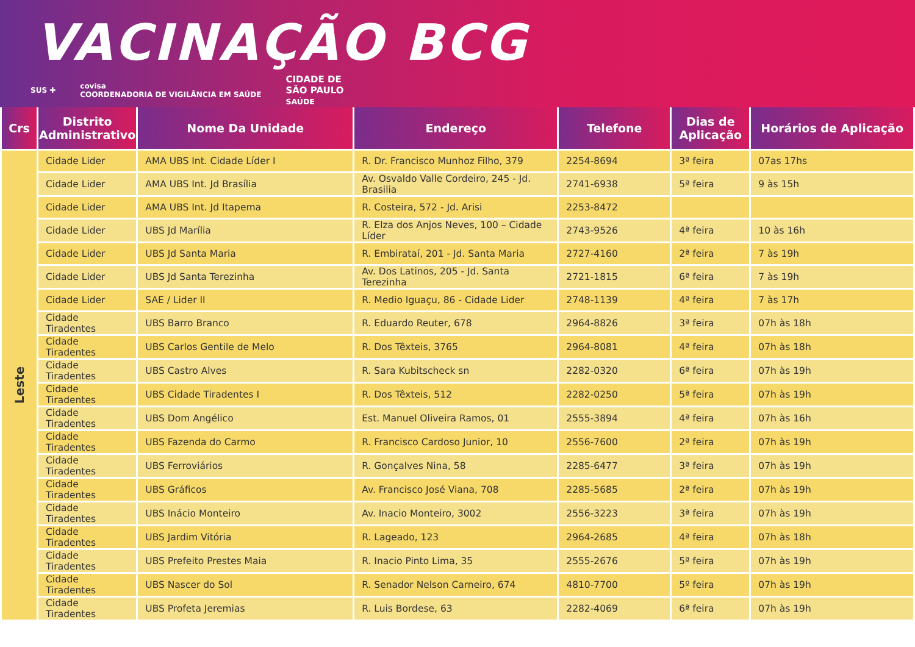VACINAÇÃO BCG
SUS ✚ covisa
COORDENADORIA DE VIGILÂNCIA EM SAÚDE CIDADE DE
SÃO PAULO
SAÚDE
| Crs | Distrito Administrativo | Nome Da Unidade | Endereço | Telefone | Dias de Aplicação | Horários de Aplicação |
| --- | --- | --- | --- | --- | --- | --- |
| Leste | Cidade Lider | AMA UBS Int. Cidade Líder I | R. Dr. Francisco Munhoz Filho, 379 | 2254-8694 | 3ª feira | 07as 17hs |
| | Cidade Lider | AMA UBS Int. Jd Brasília | Av. Osvaldo Valle Cordeiro, 245 - Jd. Brasilia | 2741-6938 | 5ª feira | 9 às 15h |
| | Cidade Lider | AMA UBS Int. Jd Itapema | R. Costeira, 572 - Jd. Arisi | 2253-8472 | | |
| | Cidade Lider | UBS Jd Marília | R. Elza dos Anjos Neves, 100 – Cidade Líder | 2743-9526 | 4ª feira | 10 às 16h |
| | Cidade Lider | UBS Jd Santa Maria | R. Embirataí, 201 - Jd. Santa Maria | 2727-4160 | 2ª feira | 7 às 19h |
| | Cidade Lider | UBS Jd Santa Terezinha | Av. Dos Latinos, 205 - Jd. Santa Terezinha | 2721-1815 | 6ª feira | 7 às 19h |
| | Cidade Lider | SAE / Lider II | R. Medio Iguaçu, 86 - Cidade Lider | 2748-1139 | 4ª feira | 7 às 17h |
| | Cidade Tiradentes | UBS Barro Branco | R. Eduardo Reuter, 678 | 2964-8826 | 3ª feira | 07h às 18h |
| | Cidade Tiradentes | UBS Carlos Gentile de Melo | R. Dos Têxteis, 3765 | 2964-8081 | 4ª feira | 07h às 18h |
| | Cidade Tiradentes | UBS Castro Alves | R. Sara Kubitscheck sn | 2282-0320 | 6ª feira | 07h às 19h |
| | Cidade Tiradentes | UBS Cidade Tiradentes I | R. Dos Têxteis, 512 | 2282-0250 | 5ª feira | 07h às 19h |
| | Cidade Tiradentes | UBS Dom Angélico | Est. Manuel Oliveira Ramos, 01 | 2555-3894 | 4ª feira | 07h às 16h |
| | Cidade Tiradentes | UBS Fazenda do Carmo | R. Francisco Cardoso Junior, 10 | 2556-7600 | 2ª feira | 07h às 19h |
| | Cidade Tiradentes | UBS Ferroviários | R. Gonçalves Nina, 58 | 2285-6477 | 3ª feira | 07h às 19h |
| | Cidade Tiradentes | UBS Gráficos | Av. Francisco José Viana, 708 | 2285-5685 | 2ª feira | 07h às 19h |
| | Cidade Tiradentes | UBS Inácio Monteiro | Av. Inacio Monteiro, 3002 | 2556-3223 | 3ª feira | 07h às 19h |
| | Cidade Tiradentes | UBS Jardim Vitória | R. Lageado, 123 | 2964-2685 | 4ª feira | 07h às 18h |
| | Cidade Tiradentes | UBS Prefeito Prestes Maia | R. Inacio Pinto Lima, 35 | 2555-2676 | 5ª feira | 07h às 19h |
| | Cidade Tiradentes | UBS Nascer do Sol | R. Senador Nelson Carneiro, 674 | 4810-7700 | 5º feira | 07h às 19h |
| | Cidade Tiradentes | UBS Profeta Jeremias | R. Luis Bordese, 63 | 2282-4069 | 6ª feira | 07h às 19h |